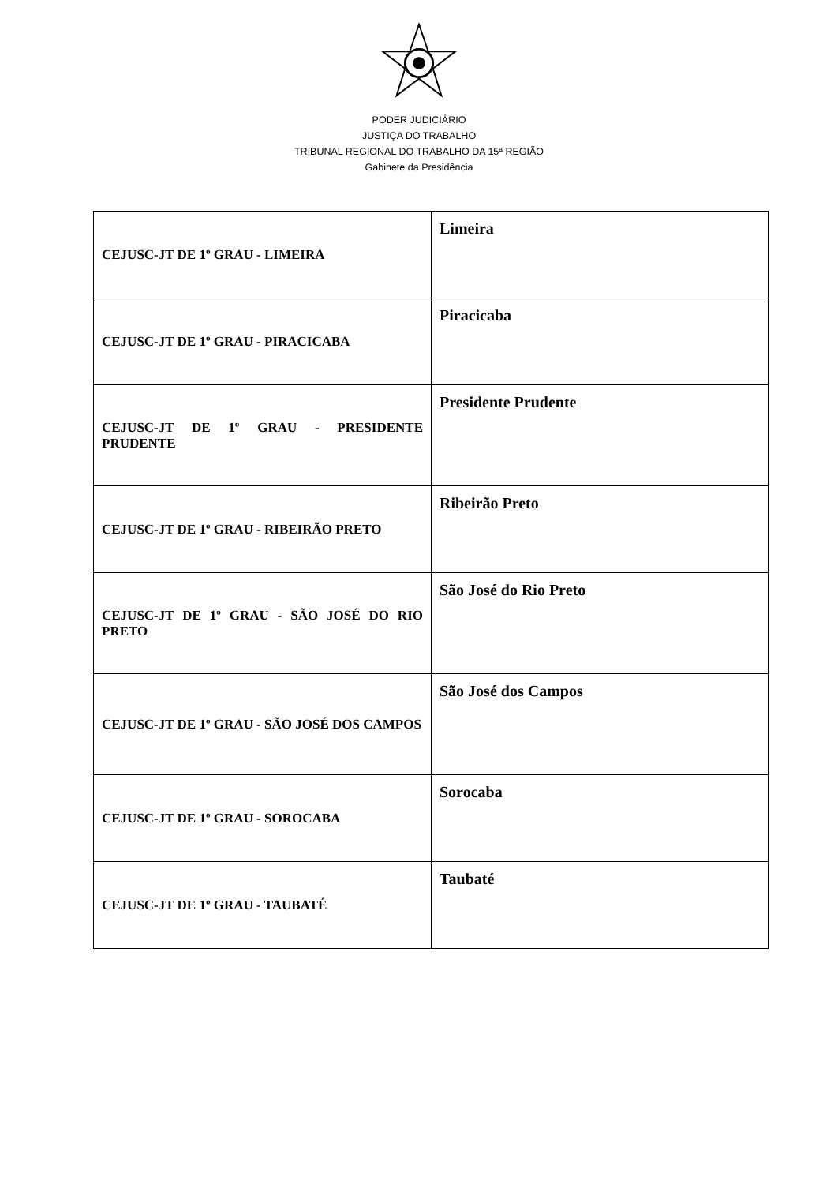PODER JUDICIÁRIO
JUSTIÇA DO TRABALHO
TRIBUNAL REGIONAL DO TRABALHO DA 15ª REGIÃO
Gabinete da Presidência
| CEJUSC-JT DE 1º GRAU - LIMEIRA | Limeira |
| CEJUSC-JT DE 1º GRAU - PIRACICABA | Piracicaba |
| CEJUSC-JT DE 1º GRAU - PRESIDENTE PRUDENTE | Presidente Prudente |
| CEJUSC-JT DE 1º GRAU - RIBEIRÃO PRETO | Ribeirão Preto |
| CEJUSC-JT DE 1º GRAU - SÃO JOSÉ DO RIO PRETO | São José do Rio Preto |
| CEJUSC-JT DE 1º GRAU - SÃO JOSÉ DOS CAMPOS | São José dos Campos |
| CEJUSC-JT DE 1º GRAU - SOROCABA | Sorocaba |
| CEJUSC-JT DE 1º GRAU - TAUBATÉ | Taubaté |